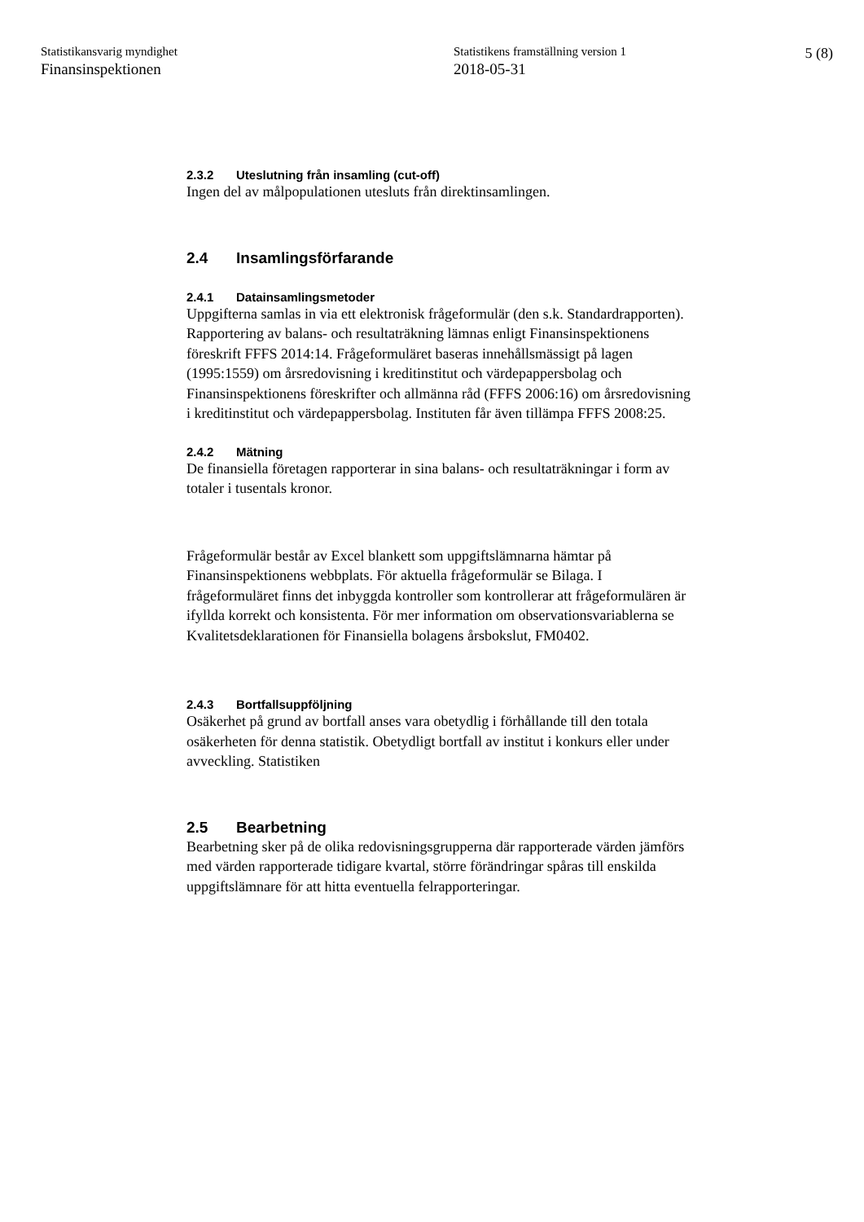Statistikansvarig myndighet
Finansinspektionen
Statistikens framställning version 1
2018-05-31
5 (8)
2.3.2 Uteslutning från insamling (cut-off)
Ingen del av målpopulationen utesluts från direktinsamlingen.
2.4 Insamlingsförfarande
2.4.1 Datainsamlingsmetoder
Uppgifterna samlas in via ett elektronisk frågeformulär (den s.k. Standardrapporten). Rapportering av balans- och resultaträkning lämnas enligt Finansinspektionens föreskrift FFFS 2014:14. Frågeformuläret baseras innehållsmässigt på lagen (1995:1559) om årsredovisning i kreditinstitut och värdepappersbolag och Finansinspektionens föreskrifter och allmänna råd (FFFS 2006:16) om årsredovisning i kreditinstitut och värdepappersbolag. Instituten får även tillämpa FFFS 2008:25.
2.4.2 Mätning
De finansiella företagen rapporterar in sina balans- och resultaträkningar i form av totaler i tusentals kronor.
Frågeformulär består av Excel blankett som uppgiftslämnarna hämtar på Finansinspektionens webbplats. För aktuella frågeformulär se Bilaga. I frågeformuläret finns det inbyggda kontroller som kontrollerar att frågeformulären är ifyllda korrekt och konsistenta. För mer information om observationsvariablerna se Kvalitetsdeklarationen för Finansiella bolagens årsbokslut, FM0402.
2.4.3 Bortfallsuppföljning
Osäkerhet på grund av bortfall anses vara obetydlig i förhållande till den totala osäkerheten för denna statistik. Obetydligt bortfall av institut i konkurs eller under avveckling. Statistiken
2.5 Bearbetning
Bearbetning sker på de olika redovisningsgrupperna där rapporterade värden jämförs med värden rapporterade tidigare kvartal, större förändringar spåras till enskilda uppgiftslämnare för att hitta eventuella felrapporteringar.